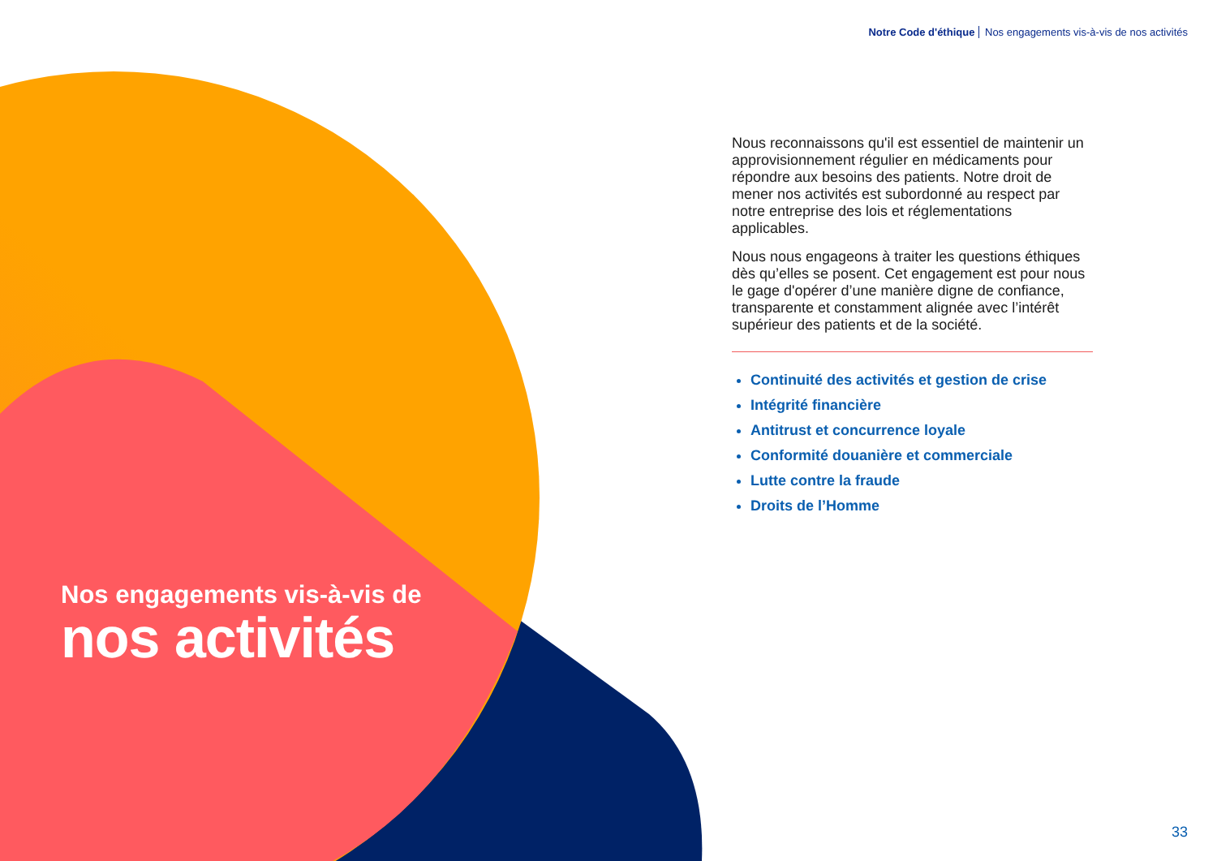Notre Code d'éthique Nos engagements vis-à-vis de nos activités
Nos engagements vis-à-vis de
nos activités
Nous reconnaissons qu'il est essentiel de maintenir un approvisionnement régulier en médicaments pour répondre aux besoins des patients. Notre droit de mener nos activités est subordonné au respect par notre entreprise des lois et réglementations applicables.
Nous nous engageons à traiter les questions éthiques dès qu’elles se posent. Cet engagement est pour nous le gage d'opérer d’une manière digne de confiance, transparente et constamment alignée avec l’intérêt supérieur des patients et de la société.
Continuité des activités et gestion de crise
Intégrité financière
Antitrust et concurrence loyale
Conformité douanière et commerciale
Lutte contre la fraude
Droits de l’Homme
33